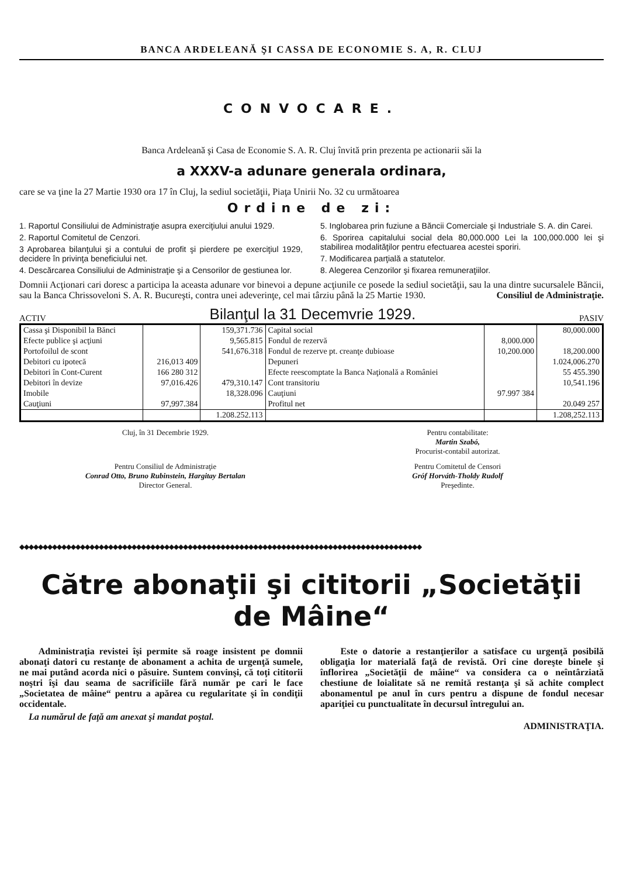BANCA ARDELEANĂ ŞI CASSA DE ECONOMIE S. A, R. CLUJ
CONVOCARE.
Banca Ardeleană şi Casa de Economie S. A. R. Cluj învită prin prezenta pe actionarii săi la
a XXXV-a adunare generala ordinara,
care se va ţine la 27 Martie 1930 ora 17 în Cluj, la sediul societăţii, Piaţa Unirii No. 32 cu următoarea
Ordine de zi:
1. Raportul Consiliului de Administraţie asupra exerciţiului anului 1929.
2. Raportul Comitetul de Cenzori.
3 Aprobarea bilanţului şi a contului de profit şi pierdere pe exerciţiul 1929, decidere în privinţa beneficiului net.
4. Descărcarea Consiliului de Administraţie şi a Censorilor de gestiunea lor.
5. Inglobarea prin fuziune a Băncii Comerciale şi Industriale S. A. din Carei.
6. Sporirea capitalului social dela 80,000.000 Lei la 100,000.000 lei şi stabilirea modalităţilor pentru efectuarea acestei sporiri.
7. Modificarea parţială a statutelor.
8. Alegerea Cenzorilor şi fixarea remuneraţiilor.
Domnii Acţionari cari doresc a participa la aceasta adunare vor binevoi a depune acţiunile ce posede la sediul societăţii, sau la una dintre sucursalele Băncii, sau la Banca Chrissoveloni S. A. R. Bucureşti, contra unei adeverinţe, cel mai târziu până la 25 Martie 1930. Consiliul de Administraţie.
ACTIV Bilanţul la 31 Decemvrie 1929. PASIV
| Cassa şi Disponibil la Bănci | | 159,371.736 | Capital social | | 80,000.000 |
| Efecte publice şi acţiuni | | 9,565.815 | Fondul de rezervă | 8,000.000 | |
| Portofoilul de scont | | 541,676.318 | Fondul de rezerve pt. creanţe dubioase | 10,200.000 | 18,200.000 |
| Debitori cu ipotecă | 216,013 409 | | Depuneri | | 1.024,006.270 |
| Debitori în Cont-Curent | 166 280 312 | | Efecte reescomptate la Banca Naţională a României | | 55 455.390 |
| Debitori în devize | 97,016.426 | 479,310.147 | Cont transitoriu | | 10,541.196 |
| Imobile | | 18,328.096 | Cauţiuni | 97.997 384 | |
| Cauţiuni | 97,997.384 | | Profitul net | | 20.049 257 |
| | | 1.208.252.113 | | | 1.208,252.113 |
Cluj, în 31 Decembrie 1929. Pentru contabilitate:
Martin Szabó,
Procurist-contabil autorizat.
Pentru Consiliul de Administraţie
Conrad Otto, Bruno Rubinstein, Hargitay Bertalan
Director General.
Pentru Comitetul de Censori
Gróf Horváth-Tholdy Rudolf
Preşedinte.
◆◆◆◆◆◆◆◆◆◆◆◆◆◆◆◆◆◆◆◆◆◆◆◆◆◆◆◆◆◆◆◆◆◆◆◆◆◆◆◆◆◆◆◆◆◆◆◆◆◆◆◆◆◆◆◆◆◆◆◆◆◆◆◆◆◆◆◆◆◆◆◆◆◆◆◆◆◆◆◆◆◆◆◆◆◆
Către abonaţii şi cititorii „Societăţii de Mâine“
Administraţia revistei îşi permite să roage insistent pe domnii abonaţi datori cu restanţe de abonament a achita de urgenţă sumele, ne mai putând acorda nici o păsuire. Suntem convinşi, că toţi cititorii noştri îşi dau seama de sacrificiile fără număr pe cari le face „Societatea de mâine“ pentru a apărea cu regularitate şi în condiţii occidentale.
La numărul de faţă am anexat şi mandat poştal.
Este o datorie a restanţierilor a satisface cu urgenţă posibilă obligaţia lor materială faţă de revistă. Ori cine doreşte binele şi înflorirea „Societăţii de mâine“ va considera ca o neîntârziată chestiune de loialitate să ne remită restanţa şi să achite complect abonamentul pe anul în curs pentru a dispune de fondul necesar apariţiei cu punctualitate în decursul întregului an.
ADMINISTRAŢIA.